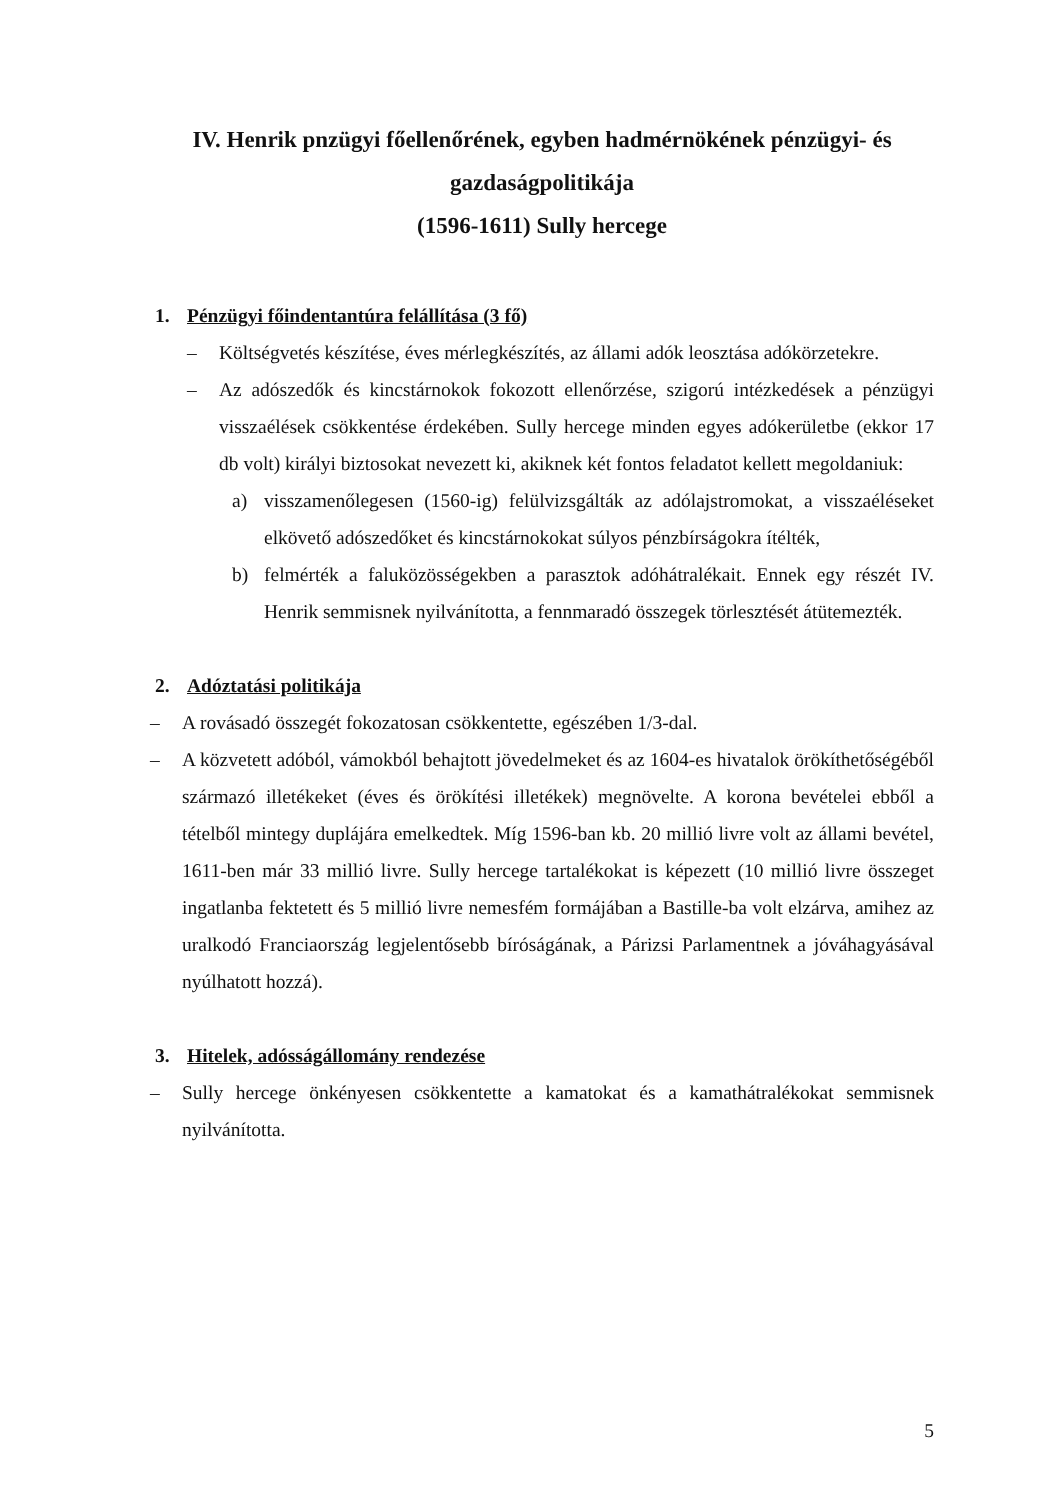IV. Henrik pnzügyi főellenőrének, egyben hadmérnökének pénzügyi- és gazdaságpolitikája
(1596-1611) Sully hercege
1. Pénzügyi főindentantúra felállítása (3 fő)
– Költségvetés készítése, éves mérlegkészítés, az állami adók leosztása adókörzetekre.
– Az adószedők és kincstárnokok fokozott ellenőrzése, szigorú intézkedések a pénzügyi visszaélések csökkentése érdekében. Sully hercege minden egyes adókerületbe (ekkor 17 db volt) királyi biztosokat nevezett ki, akiknek két fontos feladatot kellett megoldaniuk:
a) visszamenőlegesen (1560-ig) felülvizsgálták az adólajstromokat, a visszaéléseket elkövető adószedőket és kincstárnokokat súlyos pénzbírságokra ítélték,
b) felmérték a faluközösségekben a parasztok adóhátralékait. Ennek egy részét IV. Henrik semmisnek nyilvánította, a fennmaradó összegek törlesztését átütemezték.
2. Adóztatási politikája
– A rovásadó összegét fokozatosan csökkentette, egészében 1/3-dal.
– A közvetett adóból, vámokból behajtott jövedelmeket és az 1604-es hivatalok örökíthetőségéből származó illetékeket (éves és örökítési illetékek) megnövelte. A korona bevételei ebből a tételből mintegy duplájára emelkedtek. Míg 1596-ban kb. 20 millió livre volt az állami bevétel, 1611-ben már 33 millió livre. Sully hercege tartalékokat is képezett (10 millió livre összeget ingatlanba fektetett és 5 millió livre nemesfém formájában a Bastille-ba volt elzárva, amihez az uralkodó Franciaország legjelentősebb bíróságának, a Párizsi Parlamentnek a jóváhagyásával nyúlhatott hozzá).
3. Hitelek, adósságállomány rendezése
– Sully hercege önkényesen csökkentette a kamatokat és a kamathátralékokat semmisnek nyilvánította.
5